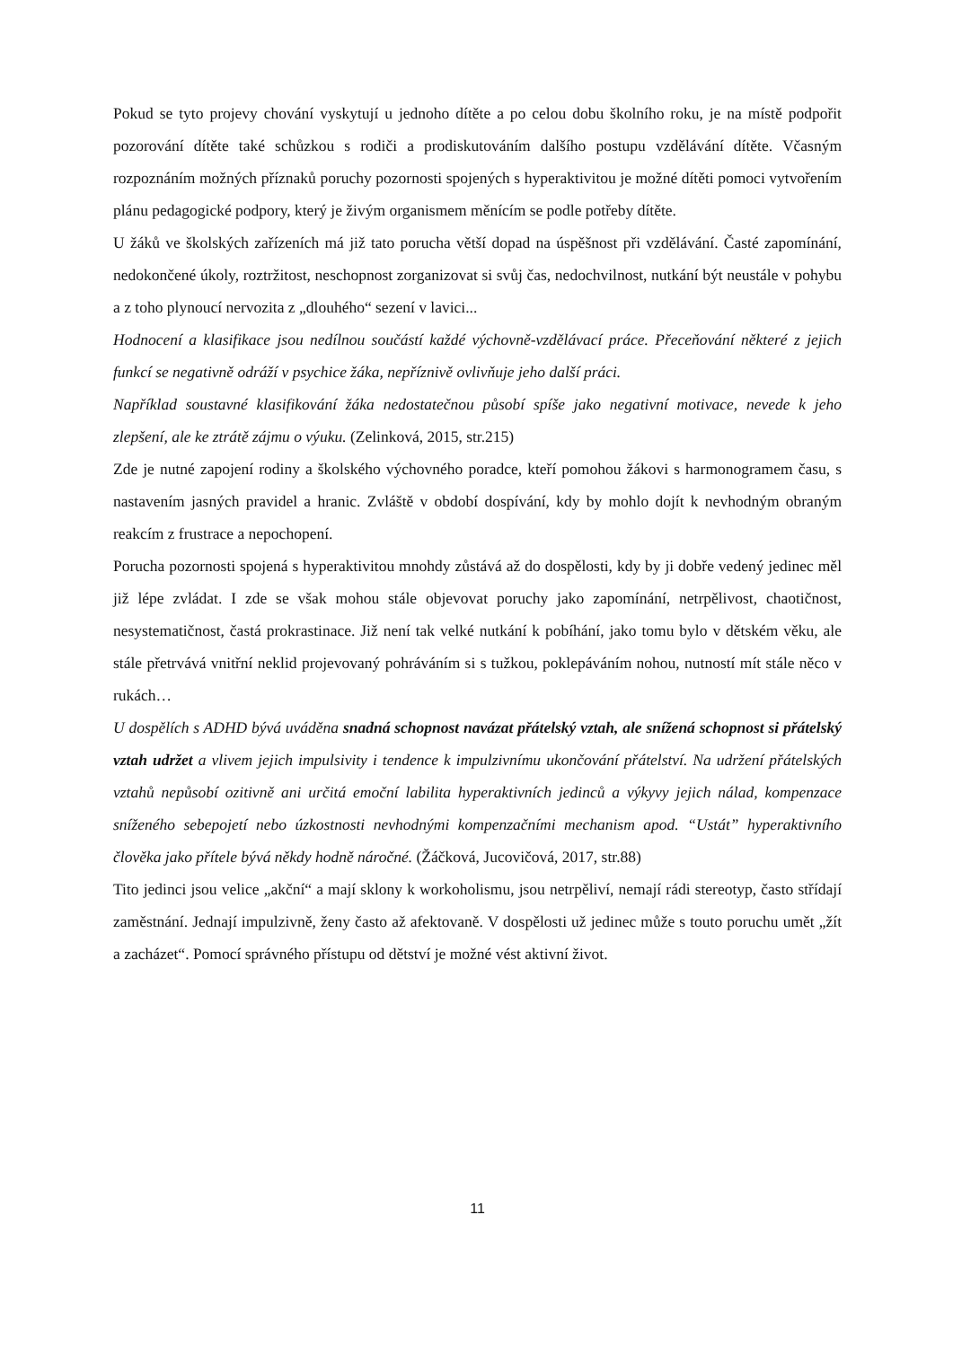Pokud se tyto projevy chování vyskytují u jednoho dítěte a po celou dobu školního roku, je na místě podpořit pozorování dítěte také schůzkou s rodiči a prodiskutováním dalšího postupu vzdělávání dítěte. Včasným rozpoznáním možných příznaků poruchy pozornosti spojených s hyperaktivitou je možné dítěti pomoci vytvořením plánu pedagogické podpory, který je živým organismem měnícím se podle potřeby dítěte.
U žáků ve školských zařízeních má již tato porucha větší dopad na úspěšnost při vzdělávání. Časté zapomínání, nedokončené úkoly, roztržitost, neschopnost zorganizovat si svůj čas, nedochvilnost, nutkání být neustále v pohybu a z toho plynoucí nervozita z „dlouhého“ sezení v lavici...
Hodnocení a klasifikace jsou nedílnou součástí každé výchovně-vzdělávací práce. Přeceňování některé z jejich funkcí se negativně odráží v psychice žáka, nepříznivě ovlivňuje jeho další práci.
Například soustavné klasifikování žáka nedostatečnou působí spíše jako negativní motivace, nevede k jeho zlepšení, ale ke ztrátě zájmu o výuku. (Zelinková, 2015, str.215)
Zde je nutné zapojení rodiny a školského výchovného poradce, kteří pomohou žákovi s harmonogramem času, s nastavením jasných pravidel a hranic. Zvláště v období dospívání, kdy by mohlo dojít k nevhodným obraným reakcím z frustrace a nepochopení.
Porucha pozornosti spojená s hyperaktivitou mnohdy zůstává až do dospělosti, kdy by ji dobře vedený jedinec měl již lépe zvládat. I zde se však mohou stále objevovat poruchy jako zapomínání, netrpělivost, chaotičnost, nesystematičnost, častá prokrastinace. Již není tak velké nutkání k pobíhání, jako tomu bylo v dětském věku, ale stále přetrvává vnitřní neklid projevovaný pohráváním si s tužkou, poklepáváním nohou, nutností mít stále něco v rukách…
U dospělích s ADHD bývá uváděna snadná schopnost navázat přátelský vztah, ale snížená schopnost si přátelský vztah udržet a vlivem jejich impulsivity i tendence k impulzivnímu ukončování přátelství. Na udržení přátelských vztahů nepůsobí ozitivně ani určitá emoční labilita hyperaktivních jedinců a výkyvy jejich nálad, kompenzace sníženého sebepojetí nebo úzkostnosti nevhodnými kompenzačními mechanism apod. “Ustát” hyperaktivního člověka jako přítele bývá někdy hodně náročné. (Žáčková, Jucovičová, 2017, str.88)
Tito jedinci jsou velice „akční“ a mají sklony k workoholismu, jsou netrpěliví, nemají rádi stereotyp, často střídají zaměstnání. Jednají impulzivně, ženy často až afektovaně. V dospělosti už jedinec může s touto poruchu umět „žít a zacházet“. Pomocí správného přístupu od dětství je možné vést aktivní život.
11